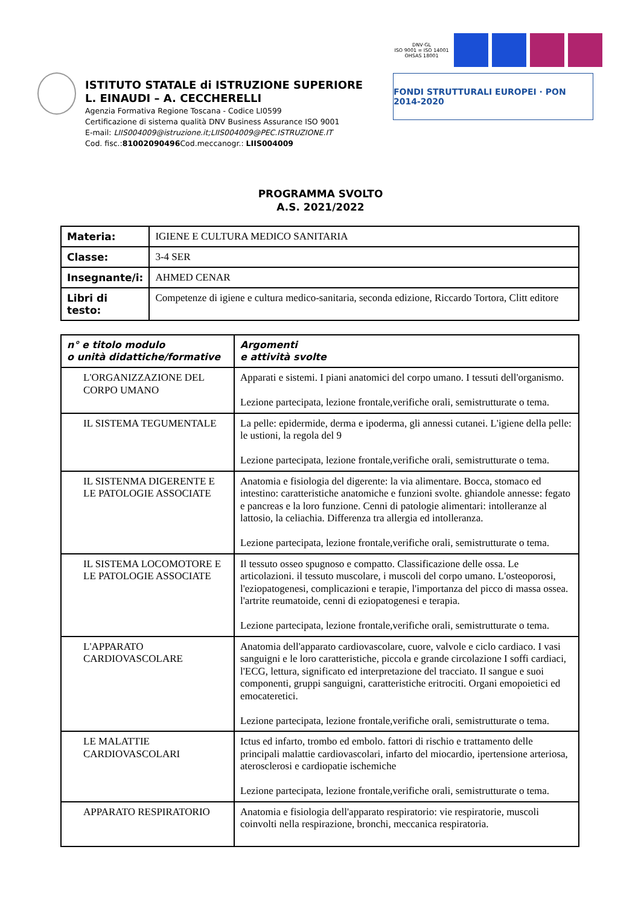ISTITUTO STATALE di ISTRUZIONE SUPERIORE
L. EINAUDI – A. CECCHERELLI
Agenzia Formativa Regione Toscana - Codice LI0599
Certificazione di sistema qualità DNV Business Assurance ISO 9001
E-mail: LIIS004009@istruzione.it;LIIS004009@PEC.ISTRUZIONE.IT
Cod. fisc.:81002090496 Cod.meccanogr.: LIIS004009
DNV·GL
ISO 9001 = ISO 14001
OHSAS 18001
FONDI STRUTTURALI EUROPEI · PON 2014-2020
PROGRAMMA SVOLTO
A.S. 2021/2022
| Materia: | IGIENE E CULTURA MEDICO SANITARIA |
| Classe: | 3-4 SER |
| Insegnante/i: | AHMED CENAR |
| Libri di testo: | Competenze di igiene e cultura medico-sanitaria, seconda edizione, Riccardo Tortora, Clitt editore |
| n° e titolo modulo o unità didattiche/formative | Argomenti e attività svolte |
| --- | --- |
| L'ORGANIZZAZIONE DEL CORPO UMANO | Apparati e sistemi. I piani anatomici del corpo umano. I tessuti dell'organismo. Lezione partecipata, lezione frontale,verifiche orali, semistrutturate o tema. |
| IL SISTEMA TEGUMENTALE | La pelle: epidermide, derma e ipoderma, gli annessi cutanei. L'igiene della pelle: le ustioni, la regola del 9 Lezione partecipata, lezione frontale,verifiche orali, semistrutturate o tema. |
| IL SISTENMA DIGERENTE E LE PATOLOGIE ASSOCIATE | Anatomia e fisiologia del digerente: la via alimentare. Bocca, stomaco ed intestino: caratteristiche anatomiche e funzioni svolte. ghiandole annesse: fegato e pancreas e la loro funzione. Cenni di patologie alimentari: intolleranze al lattosio, la celiachia. Differenza tra allergia ed intolleranza. Lezione partecipata, lezione frontale,verifiche orali, semistrutturate o tema. |
| IL SISTEMA LOCOMOTORE E LE PATOLOGIE ASSOCIATE | Il tessuto osseo spugnoso e compatto. Classificazione delle ossa. Le articolazioni. il tessuto muscolare, i muscoli del corpo umano. L'osteoporosi, l'eziopatogenesi, complicazioni e terapie, l'importanza del picco di massa ossea. l'artrite reumatoide, cenni di eziopatogenesi e terapia. Lezione partecipata, lezione frontale,verifiche orali, semistrutturate o tema. |
| L'APPARATO CARDIOVASCOLARE | Anatomia dell'apparato cardiovascolare, cuore, valvole e ciclo cardiaco. I vasi sanguigni e le loro caratteristiche, piccola e grande circolazione I soffi cardiaci, l'ECG, lettura, significato ed interpretazione del tracciato. Il sangue e suoi componenti, gruppi sanguigni, caratteristiche eritrociti. Organi emopoietici ed emocateretici. Lezione partecipata, lezione frontale,verifiche orali, semistrutturate o tema. |
| LE MALATTIE CARDIOVASCOLARI | Ictus ed infarto, trombo ed embolo. fattori di rischio e trattamento delle principali malattie cardiovascolari, infarto del miocardio, ipertensione arteriosa, aterosclerosi e cardiopatie ischemiche Lezione partecipata, lezione frontale,verifiche orali, semistrutturate o tema. |
| APPARATO RESPIRATORIO | Anatomia e fisiologia dell'apparato respiratorio: vie respiratorie, muscoli coinvolti nella respirazione, bronchi, meccanica respiratoria. |